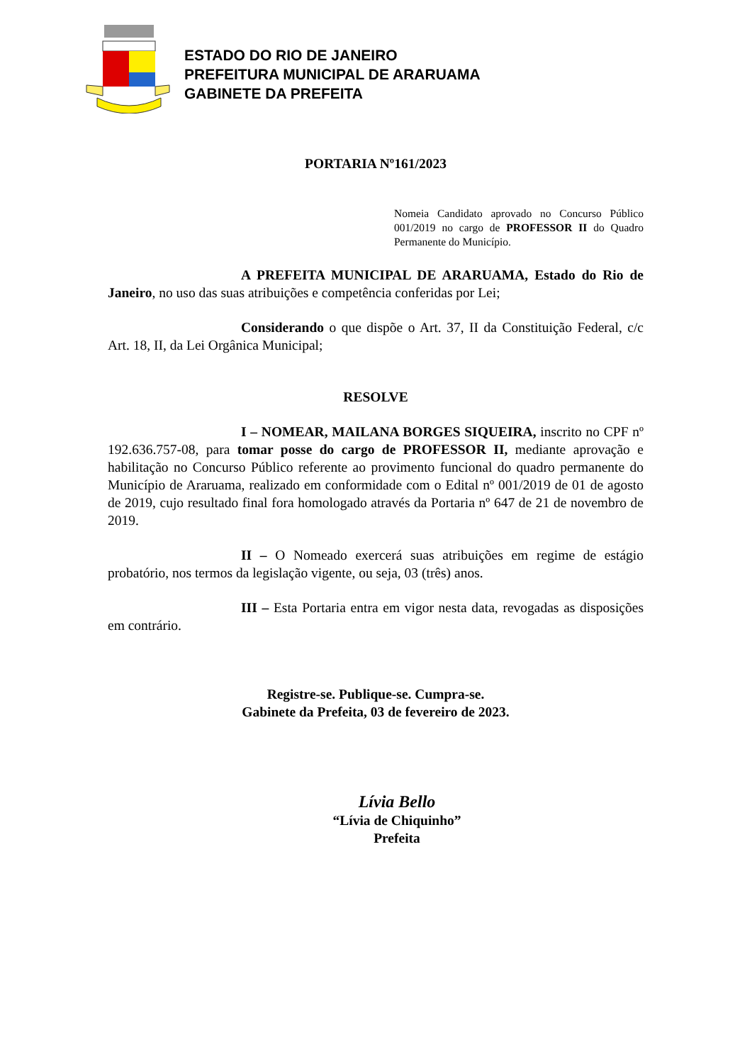ESTADO DO RIO DE JANEIRO
PREFEITURA MUNICIPAL DE ARARUAMA
GABINETE DA PREFEITA
PORTARIA Nº161/2023
Nomeia Candidato aprovado no Concurso Público 001/2019 no cargo de PROFESSOR II do Quadro Permanente do Município.
A PREFEITA MUNICIPAL DE ARARUAMA, Estado do Rio de Janeiro, no uso das suas atribuições e competência conferidas por Lei;
Considerando o que dispõe o Art. 37, II da Constituição Federal, c/c Art. 18, II, da Lei Orgânica Municipal;
RESOLVE
I – NOMEAR, MAILANA BORGES SIQUEIRA, inscrito no CPF nº 192.636.757-08, para tomar posse do cargo de PROFESSOR II, mediante aprovação e habilitação no Concurso Público referente ao provimento funcional do quadro permanente do Município de Araruama, realizado em conformidade com o Edital nº 001/2019 de 01 de agosto de 2019, cujo resultado final fora homologado através da Portaria nº 647 de 21 de novembro de 2019.
II – O Nomeado exercerá suas atribuições em regime de estágio probatório, nos termos da legislação vigente, ou seja, 03 (três) anos.
III – Esta Portaria entra em vigor nesta data, revogadas as disposições em contrário.
Registre-se. Publique-se. Cumpra-se.
Gabinete da Prefeita, 03 de fevereiro de 2023.
Lívia Bello
“Lívia de Chiquinho”
Prefeita